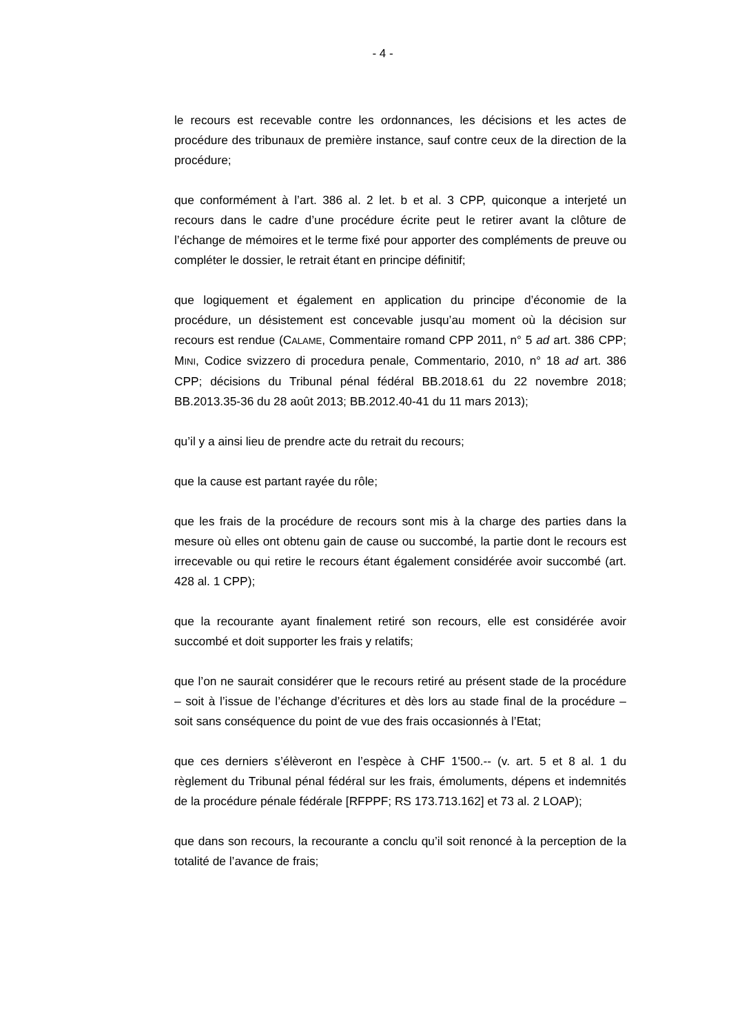- 4 -
le recours est recevable contre les ordonnances, les décisions et les actes de procédure des tribunaux de première instance, sauf contre ceux de la direction de la procédure;
que conformément à l’art. 386 al. 2 let. b et al. 3 CPP, quiconque a interjeté un recours dans le cadre d’une procédure écrite peut le retirer avant la clôture de l’échange de mémoires et le terme fixé pour apporter des compléments de preuve ou compléter le dossier, le retrait étant en principe définitif;
que logiquement et également en application du principe d’économie de la procédure, un désistement est concevable jusqu’au moment où la décision sur recours est rendue (CALAME, Commentaire romand CPP 2011, n° 5 ad art. 386 CPP; MINI, Codice svizzero di procedura penale, Commentario, 2010, n° 18 ad art. 386 CPP; décisions du Tribunal pénal fédéral BB.2018.61 du 22 novembre 2018; BB.2013.35-36 du 28 août 2013; BB.2012.40-41 du 11 mars 2013);
qu’il y a ainsi lieu de prendre acte du retrait du recours;
que la cause est partant rayée du rôle;
que les frais de la procédure de recours sont mis à la charge des parties dans la mesure où elles ont obtenu gain de cause ou succombé, la partie dont le recours est irrecevable ou qui retire le recours étant également considérée avoir succombé (art. 428 al. 1 CPP);
que la recourante ayant finalement retiré son recours, elle est considérée avoir succombé et doit supporter les frais y relatifs;
que l’on ne saurait considérer que le recours retiré au présent stade de la procédure – soit à l’issue de l’échange d’écritures et dès lors au stade final de la procédure – soit sans conséquence du point de vue des frais occasionnés à l’Etat;
que ces derniers s’élèveront en l’espèce à CHF 1'500.-- (v. art. 5 et 8 al. 1 du règlement du Tribunal pénal fédéral sur les frais, émoluments, dépens et indemnités de la procédure pénale fédérale [RFPPF; RS 173.713.162] et 73 al. 2 LOAP);
que dans son recours, la recourante a conclu qu’il soit renoncé à la perception de la totalité de l’avance de frais;